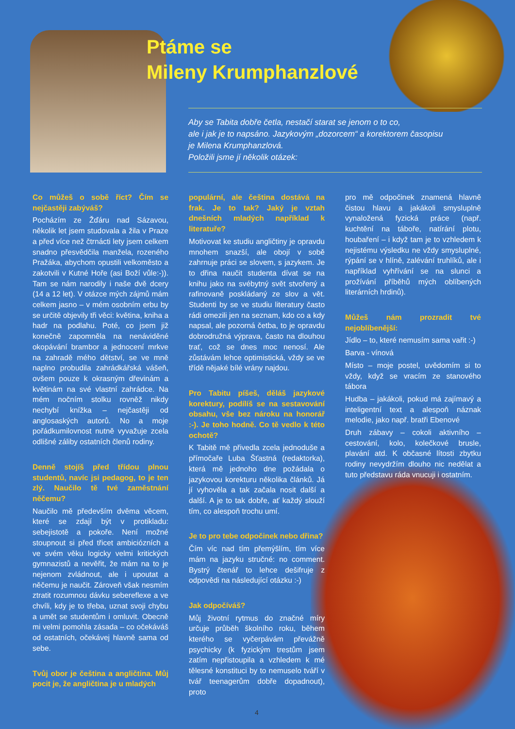Ptáme se
Mileny Krumphanzlové
Aby se Tabita dobře četla, nestačí starat se jenom o to co,
ale i jak je to napsáno. Jazykovým „dozorcem“ a korektorem časopisu
je Milena Krumphanzlová.
Položili jsme jí několik otázek:
Co můžeš o sobě říct? Čím se nejčastěji zabýváš?
Pocházím ze Žďáru nad Sázavou, několik let jsem studovala a žila v Praze a před více než čtrnácti lety jsem celkem snadno přesvědčila manžela, rozeného Pražáka, abychom opustili velkoměsto a zakotvili v Kutné Hoře (asi Boží vůle:-)). Tam se nám narodily i naše dvě dcery (14 a 12 let). V otázce mých zájmů mám celkem jasno – v mém osobním erbu by se určitě objevily tři věci: květina, kniha a hadr na podlahu. Poté, co jsem již konečně zapomněla na nenáviděné okopávání brambor a jednocení mrkve na zahradě mého dětství, se ve mně naplno probudila zahrádkářská vášeň, ovšem pouze k okrasným dřevinám a květinám na své vlastní zahrádce. Na mém nočním stolku rovněž nikdy nechybí knížka – nejčastěji od anglosaských autorů. No a moje pořádkumilovnost nutně vyvažuje zcela odlišné záliby ostatních členů rodiny.
Denně stojíš před třídou plnou studentů, navíc jsi pedagog, to je ten zlý. Naučilo tě tvé zaměstnání něčemu?
Naučilo mě především dvěma věcem, které se zdají být v protikladu: sebejistotě a pokoře. Není možné stoupnout si před třicet ambiciózních a ve svém věku logicky velmi kritických gymnazistů a nevěřit, že mám na to je nejenom zvládnout, ale i upoutat a něčemu je naučit. Zároveň však nesmím ztratit rozumnou dávku sebereflexe a ve chvíli, kdy je to třeba, uznat svoji chybu a umět se studentům i omluvit. Obecně mi velmi pomohla zásada – co očekáváš od ostatních, očekávej hlavně sama od sebe.
Tvůj obor je čeština a angličtina. Můj pocit je, že angličtina je u mladých
populární, ale čeština dostává na frak. Je to tak? Jaký je vztah dnešních mladých například k literatuře?
Motivovat ke studiu angličtiny je opravdu mnohem snazší, ale obojí v sobě zahrnuje práci se slovem, s jazykem. Je to dřina naučit studenta dívat se na knihu jako na svébytný svět stvořený a rafinovaně poskládaný ze slov a vět. Studenti by se ve studiu literatury často rádi omezili jen na seznam, kdo co a kdy napsal, ale pozorná četba, to je opravdu dobrodružná výprava, často na dlouhou trať, což se dnes moc nenosí. Ale zůstávám lehce optimistická, vždy se ve třídě nějaké bílé vrány najdou.
Pro Tabitu píšeš, děláš jazykové korektury, podílíš se na sestavování obsahu, vše bez nároku na honorář :-). Je toho hodně. Co tě vedlo k této ochotě?
K Tabitě mě přivedla zcela jednoduše a přímočaře Luba Šťastná (redaktorka), která mě jednoho dne požádala o jazykovou korekturu několika článků. Já jí vyhověla a tak začala nosit další a další. A je to tak dobře, ať každý slouží tím, co alespoň trochu umí.
Je to pro tebe odpočinek nebo dřina?
Čím víc nad tím přemýšlím, tím více mám na jazyku stručné: no comment. Bystrý čtenář to lehce dešifruje z odpovědi na následující otázku :-)
Jak odpočíváš?
Můj životní rytmus do značné míry určuje průběh školního roku, během kterého se vyčerpávám převážně psychicky (k fyzickým trestům jsem zatím nepřistoupila a vzhledem k mé tělesné konstituci by to nemuselo tváří v tvář teenagerům dobře dopadnout), proto
pro mě odpočinek znamená hlavně čistou hlavu a jakákoli smysluplně vynaložená fyzická práce (např. kuchtění na táboře, natírání plotu, houbaření – i když tam je to vzhledem k nejistému výsledku ne vždy smysluplné, rýpání se v hlíně, zalévání truhlíků, ale i například vyhřívání se na slunci a prožívání příběhů mých oblíbených literárních hrdinů).
Můžeš nám prozradit tvé nejoblíbenější:
Jídlo – to, které nemusím sama vařit :-)
Barva - vínová
Místo – moje postel, uvědomím si to vždy, když se vracím ze stanového tábora
Hudba – jakákoli, pokud má zajímavý a inteligentní text a alespoň náznak melodie, jako např. bratři Ebenové
Druh zábavy – cokoli aktivního – cestování, kolo, kolečkové brusle, plavání atd. K občasné lítosti zbytku rodiny nevydržím dlouho nic nedělat a tuto představu ráda vnucuji i ostatním.
4